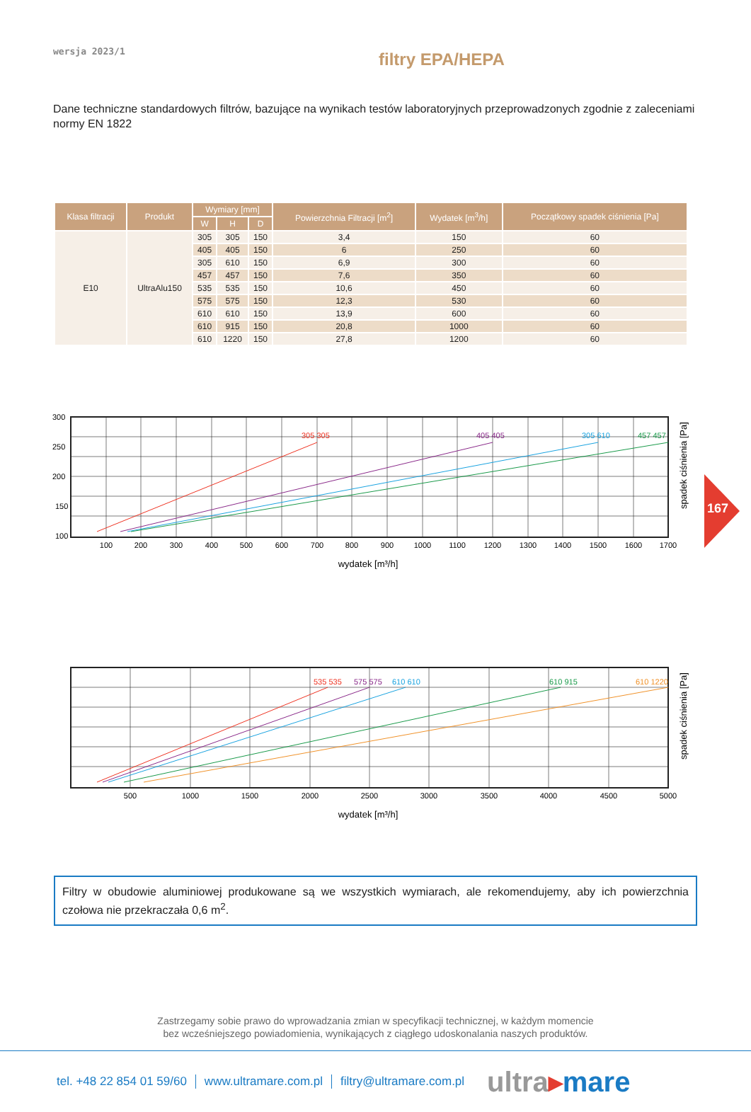wersja 2023/1
filtry EPA/HEPA
Dane techniczne standardowych filtrów, bazujące na wynikach testów laboratoryjnych przeprowadzonych zgodnie z zaleceniami normy EN 1822
| Klasa filtracji | Produkt | Wymiary [mm] | | | Powierzchnia Filtracji [m<sup>2</sup>] | Wydatek [m<sup>3</sup>/h] | Początkowy spadek ciśnienia [Pa] |
| --- | --- | --- | --- | --- | --- | --- | --- |
| | | W | H | D | | | |
| E10 | UltraAlu150 | 305 | 305 | 150 | 3,4 | 150 | 60 |
| | | 405 | 405 | 150 | 6 | 250 | 60 |
| | | 305 | 610 | 150 | 6,9 | 300 | 60 |
| | | 457 | 457 | 150 | 7,6 | 350 | 60 |
| | | 535 | 535 | 150 | 10,6 | 450 | 60 |
| | | 575 | 575 | 150 | 12,3 | 530 | 60 |
| | | 610 | 610 | 150 | 13,9 | 600 | 60 |
| | | 610 | 915 | 150 | 20,8 | 1000 | 60 |
| | | 610 | 1220 | 150 | 27,8 | 1200 | 60 |
305 305
405 405
305 610
457 457
300
250
200
150
100
100
200
300
400
500
600
700
800
900
1000
1100
1200
1300
1400
1500
1600
1700
wydatek [m³/h]
spadek ciśnienia [Pa]
535 535
575 575
610 610
610 915
610 1220
500
1000
1500
2000
2500
3000
3500
4000
4500
5000
wydatek [m³/h]
spadek ciśnienia [Pa]
Filtry w obudowie aluminiowej produkowane są we wszystkich wymiarach, ale rekomendujemy, aby ich powierzchnia czołowa nie przekraczała 0,6 m<sup>2</sup>.
Zastrzegamy sobie prawo do wprowadzania zmian w specyfikacji technicznej, w każdym momencie
bez wcześniejszego powiadomienia, wynikających z ciągłego udoskonalania naszych produktów.
tel. +48 22 854 01 59/60 www.ultramare.com.pl filtry@ultramare.com.pl
ultra▸mare
167